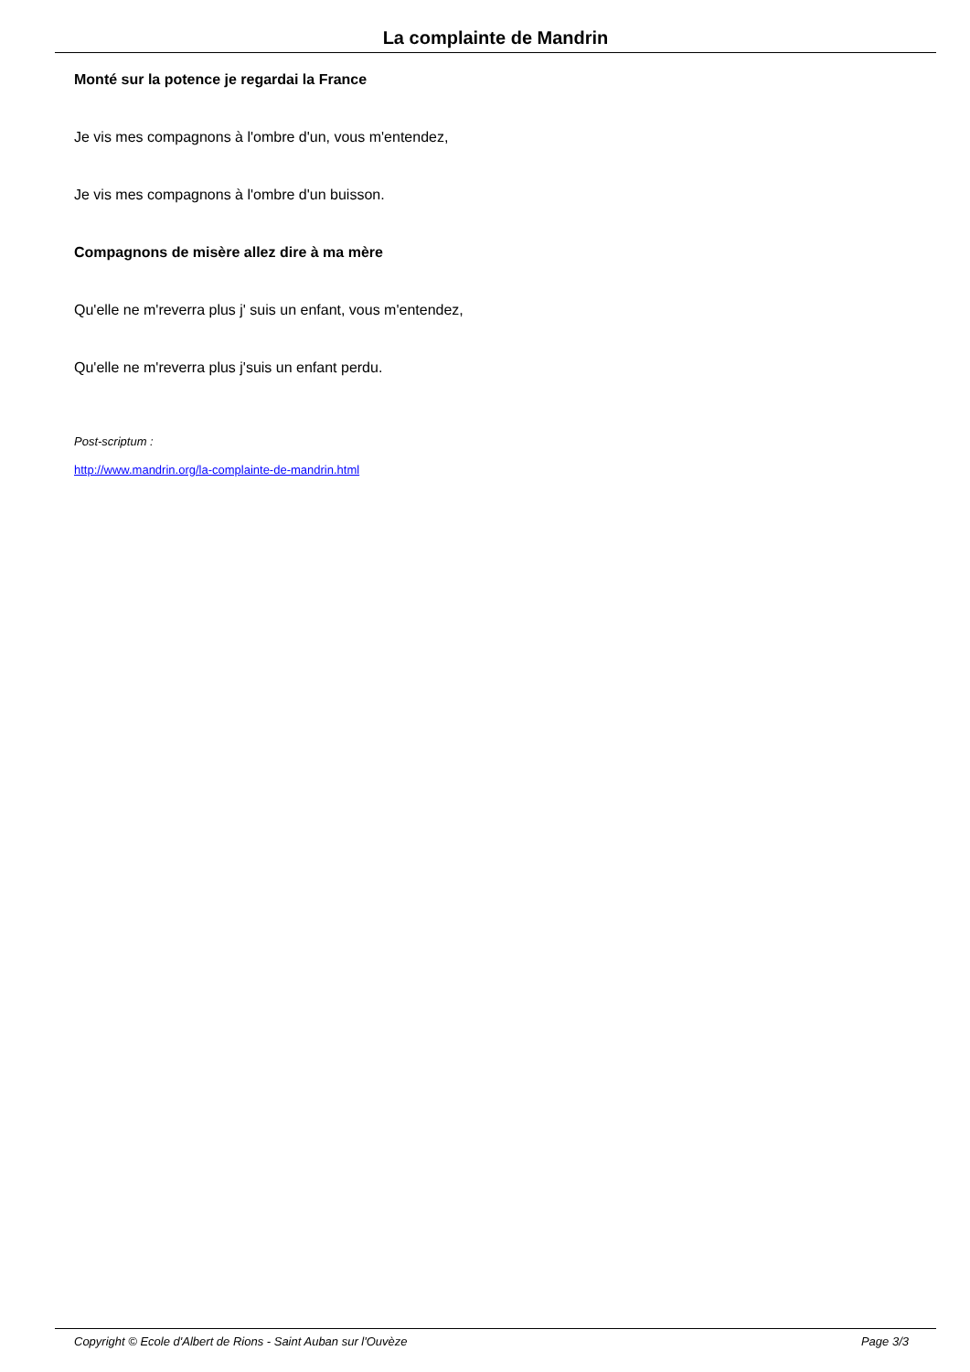La complainte de Mandrin
Monté sur la potence je regardai la France
Je vis mes compagnons à l'ombre d'un, vous m'entendez,
Je vis mes compagnons à l'ombre d'un buisson.
Compagnons de misère allez dire à ma mère
Qu'elle ne m'reverra plus j' suis un enfant, vous m'entendez,
Qu'elle ne m'reverra plus j'suis un enfant perdu.
Post-scriptum :
http://www.mandrin.org/la-complainte-de-mandrin.html
Copyright © Ecole d'Albert de Rions - Saint Auban sur l'Ouvèze Page 3/3